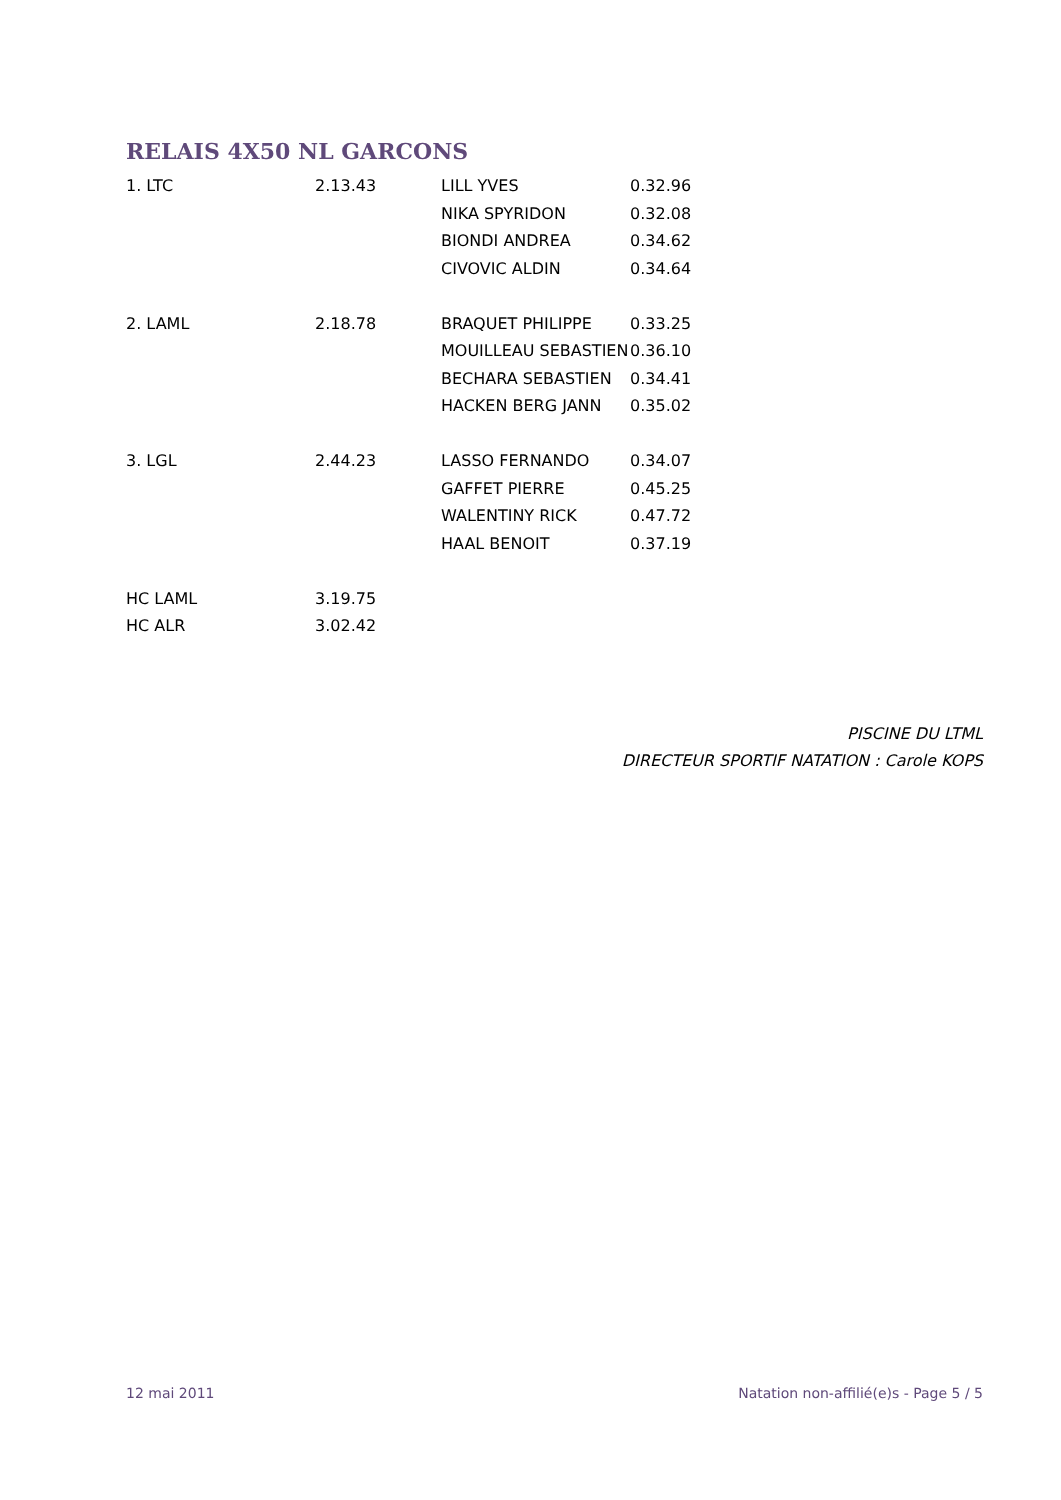RELAIS 4X50 NL GARCONS
| 1. LTC | 2.13.43 | LILL YVES | 0.32.96 |
| | | NIKA SPYRIDON | 0.32.08 |
| | | BIONDI ANDREA | 0.34.62 |
| | | CIVOVIC ALDIN | 0.34.64 |
| 2. LAML | 2.18.78 | BRAQUET PHILIPPE | 0.33.25 |
| | | MOUILLEAU SEBASTIEN | 0.36.10 |
| | | BECHARA SEBASTIEN | 0.34.41 |
| | | HACKEN BERG JANN | 0.35.02 |
| 3. LGL | 2.44.23 | LASSO FERNANDO | 0.34.07 |
| | | GAFFET PIERRE | 0.45.25 |
| | | WALENTINY RICK | 0.47.72 |
| | | HAAL BENOIT | 0.37.19 |
| HC LAML | 3.19.75 | | |
| HC ALR | 3.02.42 | | |
PISCINE DU LTML
DIRECTEUR SPORTIF NATATION : Carole KOPS
12 mai 2011 Natation non-affilié(e)s - Page 5 / 5